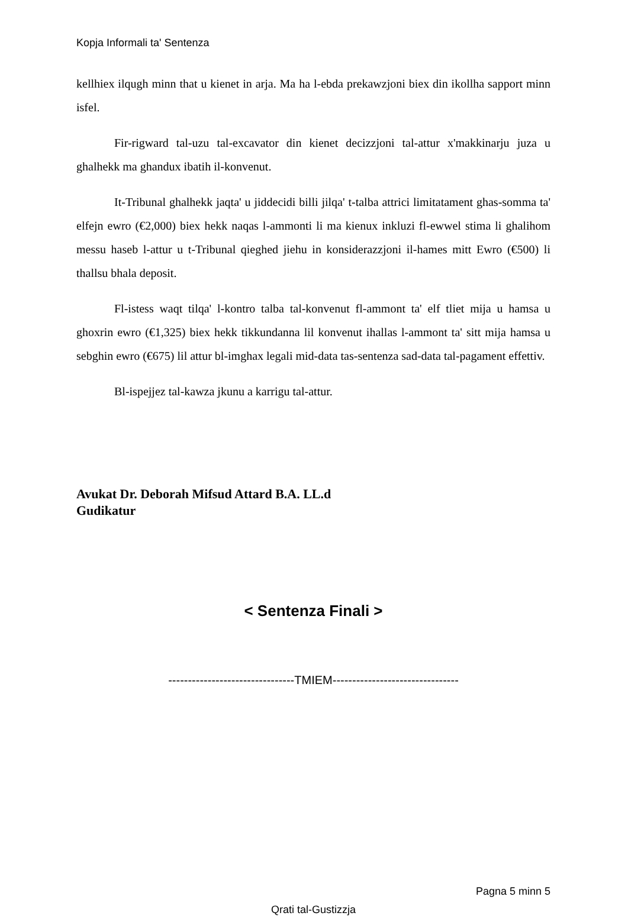Kopja Informali ta' Sentenza
kellhiex ilqugh minn that u kienet in arja. Ma ha l-ebda prekawzjoni biex din ikollha sapport minn isfel.
Fir-rigward tal-uzu tal-excavator din kienet decizzjoni tal-attur x'makkinarju juza u ghalhekk ma ghandux ibatih il-konvenut.
It-Tribunal ghalhekk jaqta' u jiddecidi billi jilqa' t-talba attrici limitatament ghas-somma ta' elfejn ewro (€2,000) biex hekk naqas l-ammonti li ma kienux inkluzi fl-ewwel stima li ghalihom messu haseb l-attur u t-Tribunal qieghed jiehu in konsiderazzjoni il-hames mitt Ewro (€500) li thallsu bhala deposit.
Fl-istess waqt tilqa' l-kontro talba tal-konvenut fl-ammont ta' elf tliet mija u hamsa u ghoxrin ewro (€1,325) biex hekk tikkundanna lil konvenut ihallas l-ammont ta' sitt mija hamsa u sebghin ewro (€675) lil attur bl-imghax legali mid-data tas-sentenza sad-data tal-pagament effettiv.
Bl-ispejjez tal-kawza jkunu a karrigu tal-attur.
Avukat Dr. Deborah Mifsud Attard B.A. LL.d
Gudikatur
< Sentenza Finali >
--------------------------------TMIEM--------------------------------
Pagna 5 minn 5
Qrati tal-Gustizzja